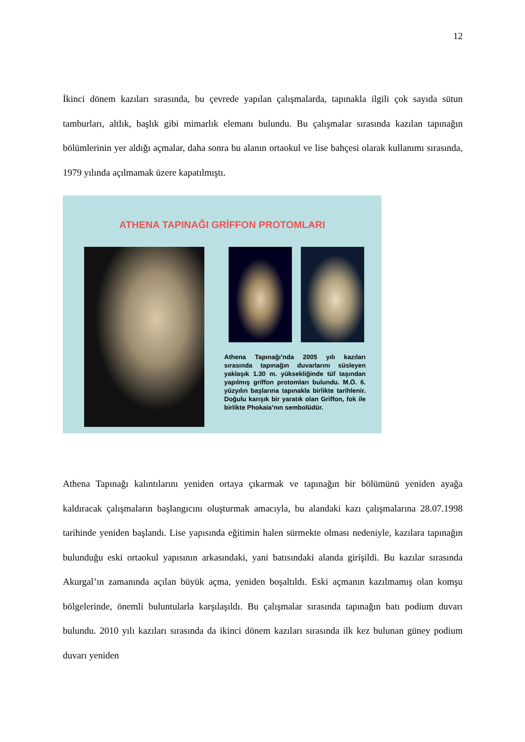12
İkinci dönem kazıları sırasında, bu çevrede yapılan çalışmalarda, tapınakla ilgili çok sayıda sütun tamburları, altlık, başlık gibi mimarlık elemanı bulundu. Bu çalışmalar sırasında kazılan tapınağın bölümlerinin yer aldığı açmalar, daha sonra bu alanın ortaokul ve lise bahçesi olarak kullanımı sırasında, 1979 yılında açılmamak üzere kapatılmıştı.
ATHENA TAPINAĞI GRİFFON PROTOMLARI
Athena Tapınağı’nda 2005 yılı kazıları sırasında tapınağın duvarlarını süsleyen yaklaşık 1.30 m. yüksekliğinde tüf taşından yapılmış griffon protomları bulundu. M.Ö. 6. yüzyılın başlarına tapınakla birlikte tarihlenir. Doğulu karışık bir yaratık olan Griffon, fok ile birlikte Phokaia’nın sembolüdür.
Athena Tapınağı kalıntılarını yeniden ortaya çıkarmak ve tapınağın bir bölümünü yeniden ayağa kaldıracak çalışmaların başlangıcını oluşturmak amacıyla, bu alandaki kazı çalışmalarına 28.07.1998 tarihinde yeniden başlandı. Lise yapısında eğitimin halen sürmekte olması nedeniyle, kazılara tapınağın bulunduğu eski ortaokul yapısının arkasındaki, yani batısındaki alanda girişildi. Bu kazılar sırasında Akurgal’ın zamanında açılan büyük açma, yeniden boşaltıldı. Eski açmanın kazılmamış olan komşu bölgelerinde, önemli buluntularla karşılaşıldı. Bu çalışmalar sırasında tapınağın batı podium duvarı bulundu. 2010 yılı kazıları sırasında da ikinci dönem kazıları sırasında ilk kez bulunan güney podium duvarı yeniden